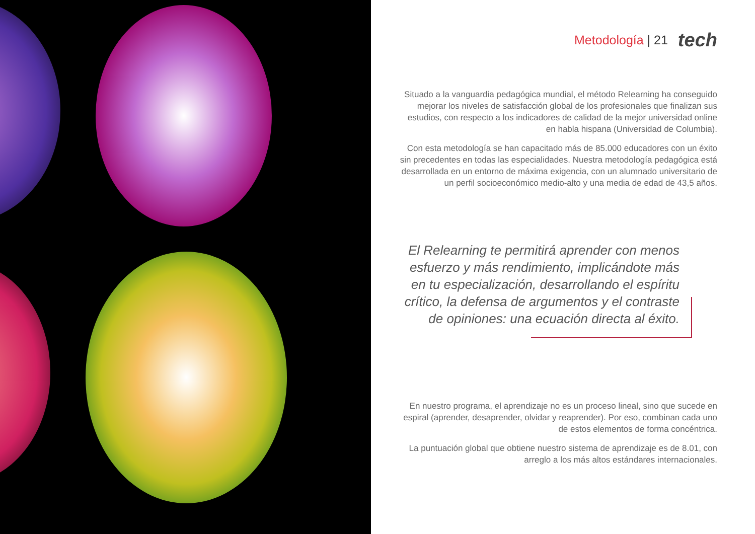Metodología | 21 tech
Situado a la vanguardia pedagógica mundial, el método Relearning ha conseguido mejorar los niveles de satisfacción global de los profesionales que finalizan sus estudios, con respecto a los indicadores de calidad de la mejor universidad online en habla hispana (Universidad de Columbia).
Con esta metodología se han capacitado más de 85.000 educadores con un éxito sin precedentes en todas las especialidades. Nuestra metodología pedagógica está desarrollada en un entorno de máxima exigencia, con un alumnado universitario de un perfil socioeconómico medio-alto y una media de edad de 43,5 años.
El Relearning te permitirá aprender con menos esfuerzo y más rendimiento, implicándote más en tu especialización, desarrollando el espíritu crítico, la defensa de argumentos y el contraste de opiniones: una ecuación directa al éxito.
En nuestro programa, el aprendizaje no es un proceso lineal, sino que sucede en espiral (aprender, desaprender, olvidar y reaprender). Por eso, combinan cada uno de estos elementos de forma concéntrica.
La puntuación global que obtiene nuestro sistema de aprendizaje es de 8.01, con arreglo a los más altos estándares internacionales.